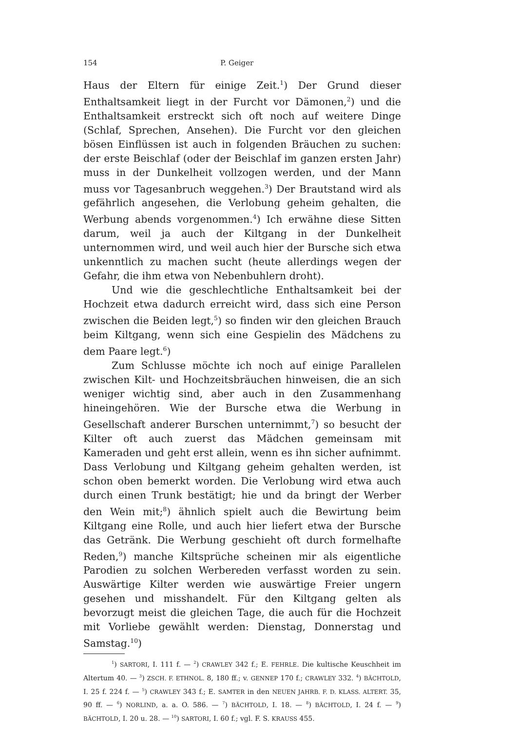154 P. Geiger
Haus der Eltern für einige Zeit.<sup>1</sup>) Der Grund dieser Enthaltsamkeit liegt in der Furcht vor Dämonen,<sup>2</sup>) und die Enthaltsamkeit erstreckt sich oft noch auf weitere Dinge (Schlaf, Sprechen, Ansehen). Die Furcht vor den gleichen bösen Einflüssen ist auch in folgenden Bräuchen zu suchen: der erste Beischlaf (oder der Beischlaf im ganzen ersten Jahr) muss in der Dunkelheit vollzogen werden, und der Mann muss vor Tagesanbruch weggehen.<sup>3</sup>) Der Brautstand wird als gefährlich angesehen, die Verlobung geheim gehalten, die Werbung abends vorgenommen.<sup>4</sup>) Ich erwähne diese Sitten darum, weil ja auch der Kiltgang in der Dunkelheit unternommen wird, und weil auch hier der Bursche sich etwa unkenntlich zu machen sucht (heute allerdings wegen der Gefahr, die ihm etwa von Nebenbuhlern droht).
Und wie die geschlechtliche Enthaltsamkeit bei der Hochzeit etwa dadurch erreicht wird, dass sich eine Person zwischen die Beiden legt,<sup>5</sup>) so finden wir den gleichen Brauch beim Kiltgang, wenn sich eine Gespielin des Mädchens zu dem Paare legt.<sup>6</sup>)
Zum Schlusse möchte ich noch auf einige Parallelen zwischen Kilt- und Hochzeitsbräuchen hinweisen, die an sich weniger wichtig sind, aber auch in den Zusammenhang hineingehören. Wie der Bursche etwa die Werbung in Gesellschaft anderer Burschen unternimmt,<sup>7</sup>) so besucht der Kilter oft auch zuerst das Mädchen gemeinsam mit Kameraden und geht erst allein, wenn es ihn sicher aufnimmt. Dass Verlobung und Kiltgang geheim gehalten werden, ist schon oben bemerkt worden. Die Verlobung wird etwa auch durch einen Trunk bestätigt; hie und da bringt der Werber den Wein mit;<sup>8</sup>) ähnlich spielt auch die Bewirtung beim Kiltgang eine Rolle, und auch hier liefert etwa der Bursche das Getränk. Die Werbung geschieht oft durch formelhafte Reden,<sup>9</sup>) manche Kiltsprüche scheinen mir als eigentliche Parodien zu solchen Werbereden verfasst worden zu sein. Auswärtige Kilter werden wie auswärtige Freier ungern gesehen und misshandelt. Für den Kiltgang gelten als bevorzugt meist die gleichen Tage, die auch für die Hochzeit mit Vorliebe gewählt werden: Dienstag, Donnerstag und Samstag.<sup>10</sup>)
<sup>1</sup>) SARTORI, I. 111 f. — <sup>2</sup>) CRAWLEY 342 f.; E. FEHRLE. Die kultische Keuschheit im Altertum 40. — <sup>3</sup>) ZSCH. F. ETHNOL. 8, 180 ff.; v. GENNEP 170 f.; CRAWLEY 332. <sup>4</sup>) BÄCHTOLD, I. 25 f. 224 f. — <sup>5</sup>) CRAWLEY 343 f.; E. SAMTER in den NEUEN JAHRB. F. D. KLASS. ALTERT. 35, 90 ff. — <sup>6</sup>) NORLIND, a. a. O. 586. — <sup>7</sup>) BÄCHTOLD, I. 18. — <sup>8</sup>) BÄCHTOLD, I. 24 f. — <sup>9</sup>) BÄCHTOLD, I. 20 u. 28. — <sup>10</sup>) SARTORI, I. 60 f.; vgl. F. S. KRAUSS 455.